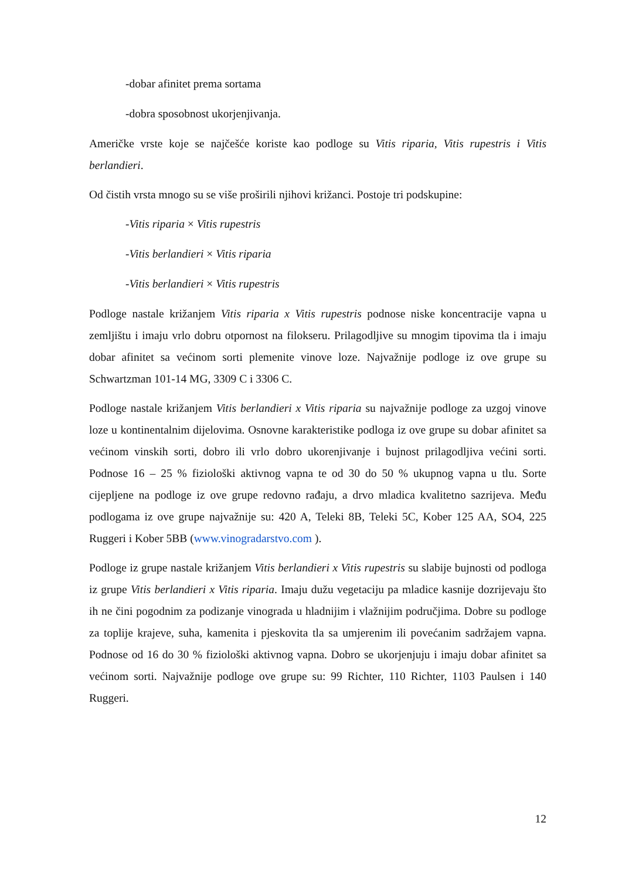-dobar afinitet prema sortama
-dobra sposobnost ukorjenjivanja.
Američke vrste koje se najčešće koriste kao podloge su Vitis riparia, Vitis rupestris i Vitis berlandieri.
Od čistih vrsta mnogo su se više proširili njihovi križanci. Postoje tri podskupine:
-Vitis riparia × Vitis rupestris
-Vitis berlandieri × Vitis riparia
-Vitis berlandieri × Vitis rupestris
Podloge nastale križanjem Vitis riparia x Vitis rupestris podnose niske koncentracije vapna u zemljištu i imaju vrlo dobru otpornost na filokseru. Prilagodljive su mnogim tipovima tla i imaju dobar afinitet sa većinom sorti plemenite vinove loze. Najvažnije podloge iz ove grupe su Schwartzman 101-14 MG, 3309 C i 3306 C.
Podloge nastale križanjem Vitis berlandieri x Vitis riparia su najvažnije podloge za uzgoj vinove loze u kontinentalnim dijelovima. Osnovne karakteristike podloga iz ove grupe su dobar afinitet sa većinom vinskih sorti, dobro ili vrlo dobro ukorenjivanje i bujnost prilagodljiva većini sorti. Podnose 16 – 25 % fiziološki aktivnog vapna te od 30 do 50 % ukupnog vapna u tlu. Sorte cijepljene na podloge iz ove grupe redovno rađaju, a drvo mladica kvalitetno sazrijeva. Među podlogama iz ove grupe najvažnije su: 420 A, Teleki 8B, Teleki 5C, Kober 125 AA, SO4, 225 Ruggeri i Kober 5BB (www.vinogradarstvo.com ).
Podloge iz grupe nastale križanjem Vitis berlandieri x Vitis rupestris su slabije bujnosti od podloga iz grupe Vitis berlandieri x Vitis riparia. Imaju dužu vegetaciju pa mladice kasnije dozrijevaju što ih ne čini pogodnim za podizanje vinograda u hladnijim i vlažnijim područjima. Dobre su podloge za toplije krajeve, suha, kamenita i pjeskovita tla sa umjerenim ili povećanim sadržajem vapna. Podnose od 16 do 30 % fiziološki aktivnog vapna. Dobro se ukorjenjuju i imaju dobar afinitet sa većinom sorti. Najvažnije podloge ove grupe su: 99 Richter, 110 Richter, 1103 Paulsen i 140 Ruggeri.
12